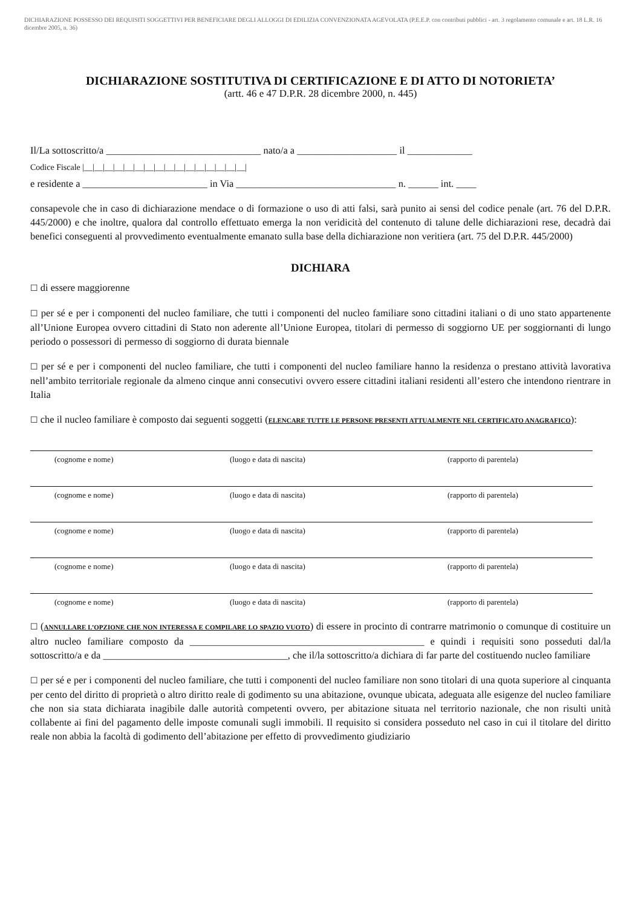DICHIARAZIONE POSSESSO DEI REQUISITI SOGGETTIVI PER BENEFICIARE DEGLI ALLOGGI DI EDILIZIA CONVENZIONATA AGEVOLATA (P.E.E.P. con contributi pubblici - art. 3 regolamento comunale e art. 18 L.R. 16 dicembre 2005, n. 36)
DICHIARAZIONE SOSTITUTIVA DI CERTIFICAZIONE E DI ATTO DI NOTORIETA’
(artt. 46 e 47 D.P.R. 28 dicembre 2000, n. 445)
Il/La sottoscritto/a _______________________________ nato/a a ____________________ il _____________
Codice Fiscale |__|__|__|__|__|__|__|__|__|__|__|__|__|__|__|__|
e residente a _________________________ in Via ________________________________ n. ______ int. ____
consapevole che in caso di dichiarazione mendace o di formazione o uso di atti falsi, sarà punito ai sensi del codice penale (art. 76 del D.P.R. 445/2000) e che inoltre, qualora dal controllo effettuato emerga la non veridicità del contenuto di talune delle dichiarazioni rese, decadrà dai benefici conseguenti al provvedimento eventualmente emanato sulla base della dichiarazione non veritiera (art. 75 del D.P.R. 445/2000)
DICHIARA
☐ di essere maggiorenne
☐ per sé e per i componenti del nucleo familiare, che tutti i componenti del nucleo familiare sono cittadini italiani o di uno stato appartenente all’Unione Europea ovvero cittadini di Stato non aderente all’Unione Europea, titolari di permesso di soggiorno UE per soggiornanti di lungo periodo o possessori di permesso di soggiorno di durata biennale
☐ per sé e per i componenti del nucleo familiare, che tutti i componenti del nucleo familiare hanno la residenza o prestano attività lavorativa nell’ambito territoriale regionale da almeno cinque anni consecutivi ovvero essere cittadini italiani residenti all’estero che intendono rientrare in Italia
☐ che il nucleo familiare è composto dai seguenti soggetti (ELENCARE TUTTE LE PERSONE PRESENTI ATTUALMENTE NEL CERTIFICATO ANAGRAFICO):
(cognome e nome) (luogo e data di nascita) (rapporto di parentela)
(cognome e nome) (luogo e data di nascita) (rapporto di parentela)
(cognome e nome) (luogo e data di nascita) (rapporto di parentela)
(cognome e nome) (luogo e data di nascita) (rapporto di parentela)
(cognome e nome) (luogo e data di nascita) (rapporto di parentela)
☐ (ANNULLARE L’OPZIONE CHE NON INTERESSA E COMPILARE LO SPAZIO VUOTO) di essere in procinto di contrarre matrimonio o comunque di costituire un altro nucleo familiare composto da _______________________________________________ e quindi i requisiti sono posseduti dal/la sottoscritto/a e da _____________________________________, che il/la sottoscritto/a dichiara di far parte del costituendo nucleo familiare
☐ per sé e per i componenti del nucleo familiare, che tutti i componenti del nucleo familiare non sono titolari di una quota superiore al cinquanta per cento del diritto di proprietà o altro diritto reale di godimento su una abitazione, ovunque ubicata, adeguata alle esigenze del nucleo familiare che non sia stata dichiarata inagibile dalle autorità competenti ovvero, per abitazione situata nel territorio nazionale, che non risulti unità collabente ai fini del pagamento delle imposte comunali sugli immobili. Il requisito si considera posseduto nel caso in cui il titolare del diritto reale non abbia la facoltà di godimento dell’abitazione per effetto di provvedimento giudiziario